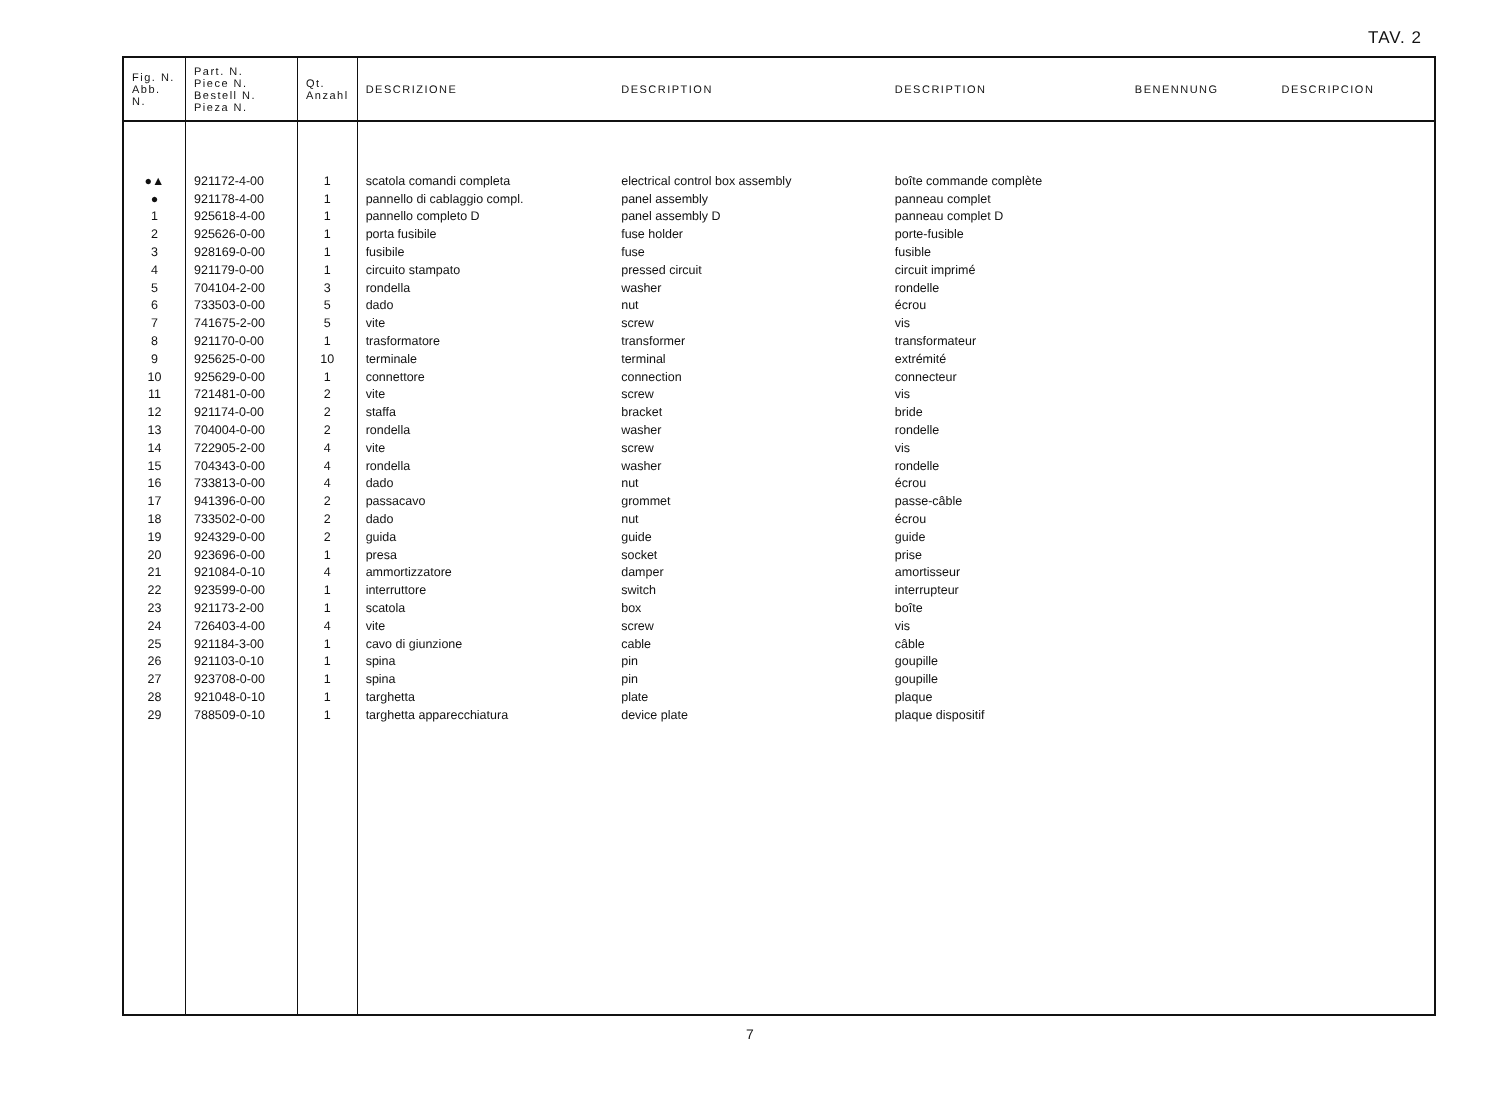TAV. 2
| Fig. N. Abb. N. | Part. N. Piece N. Bestell N. Pieza N. | Qt. Anzahl | DESCRIZIONE | DESCRIPTION | DESCRIPTION | BENENNUNG | DESCRIPCION |
| --- | --- | --- | --- | --- | --- | --- | --- |
| ●▲ | 921172-4-00 | 1 | scatola comandi completa | electrical control box assembly | boîte commande complète | | |
| ● | 921178-4-00 | 1 | pannello di cablaggio compl. | panel assembly | panneau complet | | |
| 1 | 925618-4-00 | 1 | pannello completo D | panel assembly D | panneau complet D | | |
| 2 | 925626-0-00 | 1 | porta fusibile | fuse holder | porte-fusible | | |
| 3 | 928169-0-00 | 1 | fusibile | fuse | fusible | | |
| 4 | 921179-0-00 | 1 | circuito stampato | pressed circuit | circuit imprimé | | |
| 5 | 704104-2-00 | 3 | rondella | washer | rondelle | | |
| 6 | 733503-0-00 | 5 | dado | nut | écrou | | |
| 7 | 741675-2-00 | 5 | vite | screw | vis | | |
| 8 | 921170-0-00 | 1 | trasformatore | transformer | transformateur | | |
| 9 | 925625-0-00 | 10 | terminale | terminal | extrémité | | |
| 10 | 925629-0-00 | 1 | connettore | connection | connecteur | | |
| 11 | 721481-0-00 | 2 | vite | screw | vis | | |
| 12 | 921174-0-00 | 2 | staffa | bracket | bride | | |
| 13 | 704004-0-00 | 2 | rondella | washer | rondelle | | |
| 14 | 722905-2-00 | 4 | vite | screw | vis | | |
| 15 | 704343-0-00 | 4 | rondella | washer | rondelle | | |
| 16 | 733813-0-00 | 4 | dado | nut | écrou | | |
| 17 | 941396-0-00 | 2 | passacavo | grommet | passe-câble | | |
| 18 | 733502-0-00 | 2 | dado | nut | écrou | | |
| 19 | 924329-0-00 | 2 | guida | guide | guide | | |
| 20 | 923696-0-00 | 1 | presa | socket | prise | | |
| 21 | 921084-0-10 | 4 | ammortizzatore | damper | amortisseur | | |
| 22 | 923599-0-00 | 1 | interruttore | switch | interrupteur | | |
| 23 | 921173-2-00 | 1 | scatola | box | boîte | | |
| 24 | 726403-4-00 | 4 | vite | screw | vis | | |
| 25 | 921184-3-00 | 1 | cavo di giunzione | cable | câble | | |
| 26 | 921103-0-10 | 1 | spina | pin | goupille | | |
| 27 | 923708-0-00 | 1 | spina | pin | goupille | | |
| 28 | 921048-0-10 | 1 | targhetta | plate | plaque | | |
| 29 | 788509-0-10 | 1 | targhetta apparecchiatura | device plate | plaque dispositif | | |
7